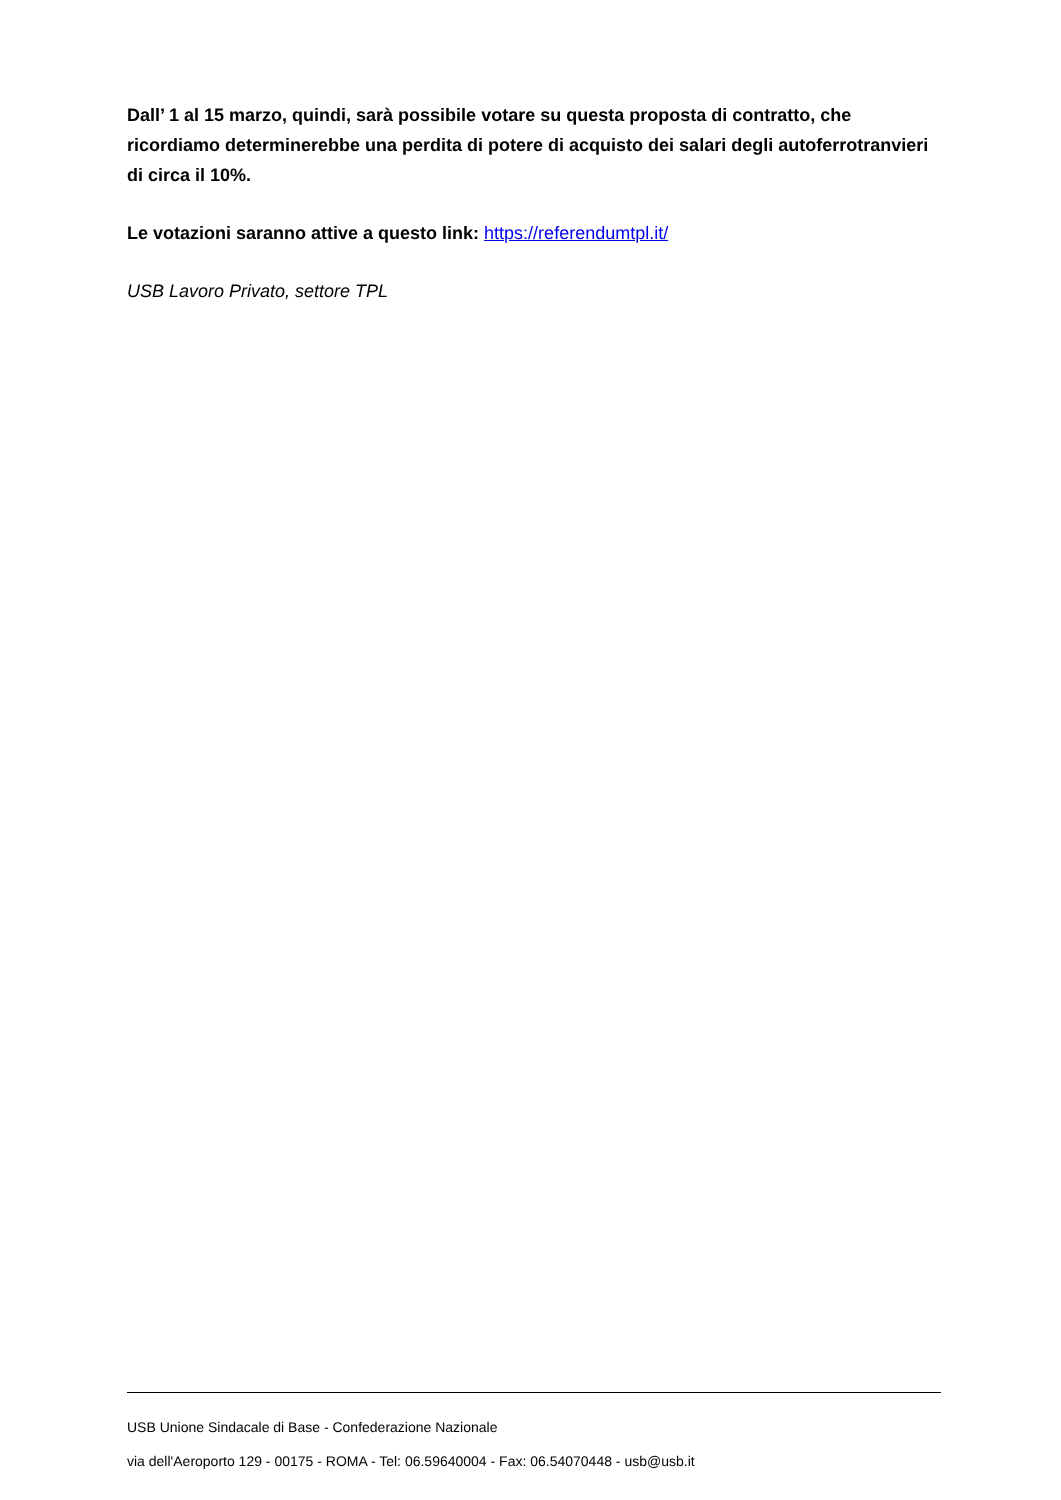Dall’ 1 al 15 marzo, quindi, sarà possibile votare su questa proposta di contratto, che ricordiamo determinerebbe una perdita di potere di acquisto dei salari degli autoferrotranvieri di circa il 10%.
Le votazioni saranno attive a questo link: https://referendumtpl.it/
USB Lavoro Privato, settore TPL
USB Unione Sindacale di Base - Confederazione Nazionale
via dell'Aeroporto 129 - 00175 - ROMA - Tel: 06.59640004 - Fax: 06.54070448 - usb@usb.it